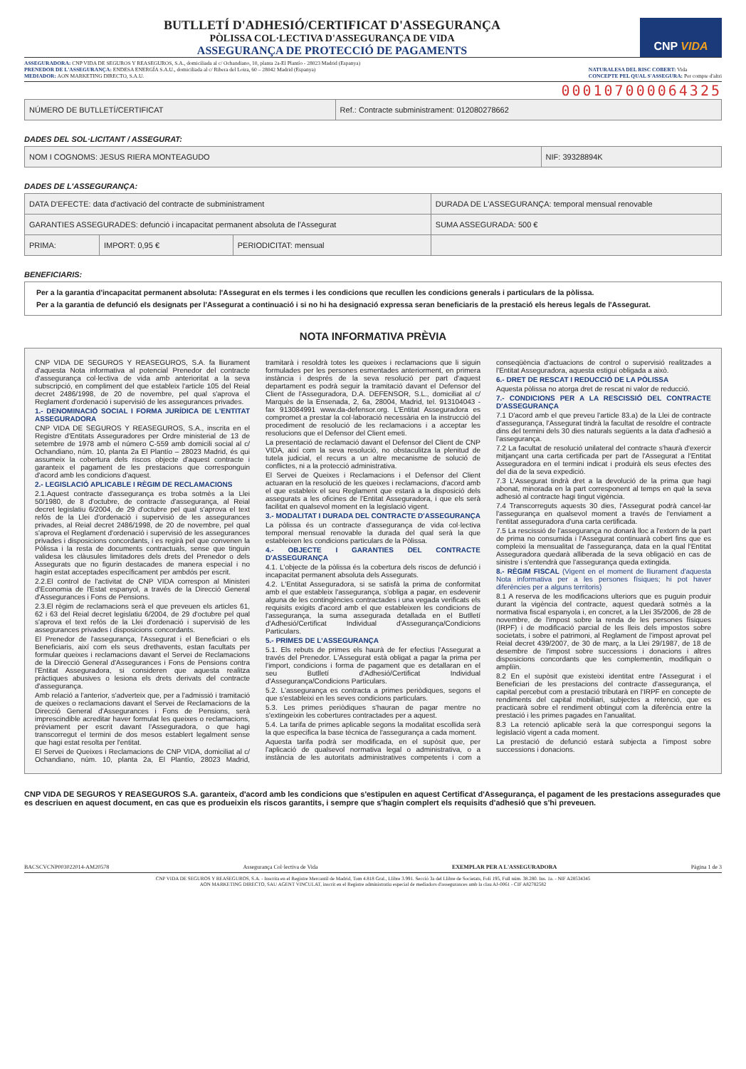BUTLLETÍ D'ADHESIÓ/CERTIFICAT D'ASSEGURANÇA
PÒLISSA COL·LECTIVA D'ASSEGURANÇA DE VIDA
ASSEGURANÇA DE PROTECCIÓ DE PAGAMENTS
CNP VIDA
ASSEGURADORA: CNP VIDA DE SEGUROS Y REASEGUROS, S.A., domiciliada al c/ Ochandiano, 10, planta 2a-El Plantío - 28023 Madrid (Espanya)
PRENEDOR DE L'ASSEGURANÇA: ENDESA ENERGÍA S.A.U., domiciliada al c/ Ribera del Loira, 60 – 28042 Madrid (Espanya)
MEDIADOR: AON MARKETING DIRECTO, S.A.U.
NATURALESA DEL RISC COBERT: Vida
CONCEPTE PEL QUAL S'ASSEGURA: Per compte d'altri
000107000064325
| NÚMERO DE BUTLLETÍ/CERTIFICAT | Ref.: Contracte subministrament: 012080278662 |
DADES DEL SOL·LICITANT / ASSEGURAT:
| NOM I COGNOMS: JESUS RIERA MONTEAGUDO | NIF: 39328894K |
DADES DE L'ASSEGURANÇA:
| DATA D'EFECTE: data d'activació del contracte de subministrament | | | DURADA DE L'ASSEGURANÇA: temporal mensual renovable |
| GARANTIES ASSEGURADES: defunció i incapacitat permanent absoluta de l'Assegurat | | | SUMA ASSEGURADA: 500 € |
| PRIMA: | IMPORT: 0,95 € | PERIODICITAT: mensual | |
BENEFICIARIS:
Per a la garantia d'incapacitat permanent absoluta: l'Assegurat en els termes i les condicions que recullen les condicions generals i particulars de la pòlissa.
Per a la garantia de defunció els designats per l'Assegurat a continuació i si no hi ha designació expressa seran beneficiaris de la prestació els hereus legals de l'Assegurat.
NOTA INFORMATIVA PRÈVIA
CNP VIDA DE SEGUROS Y REASEGUROS, S.A. fa lliurament d'aquesta Nota informativa al potencial Prenedor del contracte d'assegurança col·lectiva de vida amb anterioritat a la seva subscripció, en compliment del que estableix l'article 105 del Reial decret 2486/1998, de 20 de novembre, pel qual s'aprova el Reglament d'ordenació i supervisió de les assegurances privades.
1.- DENOMINACIÓ SOCIAL I FORMA JURÍDICA DE L'ENTITAT ASSEGURADORA
CNP VIDA DE SEGUROS Y REASEGUROS, S.A., inscrita en el Registre d'Entitats Asseguradores per Ordre ministerial de 13 de setembre de 1978 amb el número C-559 amb domicili social al c/ Ochandiano, núm. 10, planta 2a El Plantío – 28023 Madrid, és qui assumeix la cobertura dels riscos objecte d'aquest contracte i garanteix el pagament de les prestacions que corresponguin d'acord amb les condicions d'aquest.
2.- LEGISLACIÓ APLICABLE I RÈGIM DE RECLAMACIONS
2.1.Aquest contracte d'assegurança es troba sotmès a la Llei 50/1980, de 8 d'octubre, de contracte d'assegurança, al Reial decret legislatiu 6/2004, de 29 d'octubre pel qual s'aprova el text refós de la Llei d'ordenació i supervisió de les assegurances privades, al Reial decret 2486/1998, de 20 de novembre, pel qual s'aprova el Reglament d'ordenació i supervisió de les assegurances privades i disposicions concordants, i es regirà pel que convenen la Pòlissa i la resta de documents contractuals, sense que tinguin validesa les clàusules limitadores dels drets del Prenedor o dels Assegurats que no figurin destacades de manera especial i no hagin estat acceptades específicament per ambdós per escrit.
2.2.El control de l'activitat de CNP VIDA correspon al Ministeri d'Economia de l'Estat espanyol, a través de la Direcció General d'Assegurances i Fons de Pensions.
2.3.El règim de reclamacions serà el que preveuen els articles 61, 62 i 63 del Reial decret legislatiu 6/2004, de 29 d'octubre pel qual s'aprova el text refós de la Llei d'ordenació i supervisió de les assegurances privades i disposicions concordants.
El Prenedor de l'assegurança, l'Assegurat i el Beneficiari o els Beneficiaris, així com els seus drethavents, estan facultats per formular queixes i reclamacions davant el Servei de Reclamacions de la Direcció General d'Assegurances i Fons de Pensions contra l'Entitat Asseguradora, si consideren que aquesta realitza pràctiques abusives o lesiona els drets derivats del contracte d'assegurança.
Amb relació a l'anterior, s'adverteix que, per a l'admissió i tramitació de queixes o reclamacions davant el Servei de Reclamacions de la Direcció General d'Assegurances i Fons de Pensions, serà imprescindible acreditar haver formulat les queixes o reclamacions, prèviament per escrit davant l'Asseguradora, o que hagi transcorregut el termini de dos mesos establert legalment sense que hagi estat resolta per l'entitat.
El Servei de Queixes i Reclamacions de CNP VIDA, domiciliat al c/ Ochandiano, núm. 10, planta 2a, El Plantío, 28023 Madrid, tramitarà i resoldrà totes les queixes i reclamacions que li siguin formulades per les persones esmentades anteriorment, en primera instància i després de la seva resolució per part d'aquest departament es podrà seguir la tramitació davant el Defensor del Client de l'Asseguradora, D.A. DEFENSOR, S.L., domiciliat al c/ Marquès de la Ensenada, 2, 6a, 28004, Madrid, tel. 913104043 - fax 913084991 www.da-defensor.org. L'Entitat Asseguradora es compromet a prestar la col·laboració necessària en la instrucció del procediment de resolució de les reclamacions i a acceptar les resolucions que el Defensor del Client emeti.
La presentació de reclamació davant el Defensor del Client de CNP VIDA, així com la seva resolució, no obstaculitza la plenitud de tutela judicial, el recurs a un altre mecanisme de solució de conflictes, ni a la protecció administrativa.
El Servei de Queixes i Reclamacions i el Defensor del Client actuaran en la resolució de les queixes i reclamacions, d'acord amb el que estableix el seu Reglament que estarà a la disposició dels assegurats a les oficines de l'Entitat Asseguradora, i que els serà facilitat en qualsevol moment en la legislació vigent.
3.- MODALITAT I DURADA DEL CONTRACTE D'ASSEGURANÇA
La pòlissa és un contracte d'assegurança de vida col·lectiva temporal mensual renovable la durada del qual serà la que estableixen les condicions particulars de la Pòlissa.
4.- OBJECTE I GARANTIES DEL CONTRACTE D'ASSEGURANÇA
4.1. L'objecte de la pòlissa és la cobertura dels riscos de defunció i incapacitat permanent absoluta dels Assegurats.
4.2. L'Entitat Asseguradora, si se satisfà la prima de conformitat amb el que estableix l'assegurança, s'obliga a pagar, en esdevenir alguna de les contingències contractades i una vegada verificats els requisits exigits d'acord amb el que estableixen les condicions de l'assegurança, la suma assegurada detallada en el Butlletí d'Adhesió/Certificat Individual d'Assegurança/Condicions Particulars.
5.- PRIMES DE L'ASSEGURANÇA
5.1. Els rebuts de primes els haurà de fer efectius l'Assegurat a través del Prenedor. L'Assegurat està obligat a pagar la prima per l'import, condicions i forma de pagament que es detallaran en el seu Butlletí d'Adhesió/Certificat Individual d'Assegurança/Condicions Particulars.
5.2. L'assegurança es contracta a primes periòdiques, segons el que s'estableixi en les seves condicions particulars.
5.3. Les primes periòdiques s'hauran de pagar mentre no s'extingeixin les cobertures contractades per a aquest.
5.4. La tarifa de primes aplicable segons la modalitat escollida serà la que especifica la base tècnica de l'assegurança a cada moment.
Aquesta tarifa podrà ser modificada, en el supòsit que, per l'aplicació de qualsevol normativa legal o administrativa, o a instància de les autoritats administratives competents i com a conseqüència d'actuacions de control o supervisió realitzades a l'Entitat Asseguradora, aquesta estigui obligada a això.
6.- DRET DE RESCAT I REDUCCIÓ DE LA PÒLISSA
Aquesta pòlissa no atorga dret de rescat ni valor de reducció.
7.- CONDICIONS PER A LA RESCISSIÓ DEL CONTRACTE D'ASSEGURANÇA
7.1 D'acord amb el que preveu l'article 83.a) de la Llei de contracte d'assegurança, l'Assegurat tindrà la facultat de resoldre el contracte dins del termini dels 30 dies naturals següents a la data d'adhesió a l'assegurança.
7.2 La facultat de resolució unilateral del contracte s'haurà d'exercir mitjançant una carta certificada per part de l'Assegurat a l'Entitat Asseguradora en el termini indicat i produirà els seus efectes des del dia de la seva expedició.
7.3 L'Assegurat tindrà dret a la devolució de la prima que hagi abonat, minorada en la part corresponent al temps en què la seva adhesió al contracte hagi tingut vigència.
7.4 Transcorreguts aquests 30 dies, l'Assegurat podrà cancel·lar l'assegurança en qualsevol moment a través de l'enviament a l'entitat asseguradora d'una carta certificada.
7.5 La rescissió de l'assegurança no donarà lloc a l'extorn de la part de prima no consumida i l'Assegurat continuarà cobert fins que es compleixi la mensualitat de l'assegurança, data en la qual l'Entitat Asseguradora quedarà alliberada de la seva obligació en cas de sinistre i s'entendrà que l'assegurança queda extingida.
8.- RÈGIM FISCAL (Vigent en el moment de lliurament d'aquesta Nota informativa per a les persones físiques; hi pot haver diferències per a alguns territoris)
8.1 A reserva de les modificacions ulteriors que es puguin produir durant la vigència del contracte, aquest quedarà sotmès a la normativa fiscal espanyola i, en concret, a la Llei 35/2006, de 28 de novembre, de l'impost sobre la renda de les persones físiques (IRPF) i de modificació parcial de les lleis dels impostos sobre societats, i sobre el patrimoni, al Reglament de l'impost aprovat pel Reial decret 439/2007, de 30 de març, a la Llei 29/1987, de 18 de desembre de l'impost sobre successions i donacions i altres disposicions concordants que les complementin, modifiquin o ampliïn.
8.2 En el supòsit que existeixi identitat entre l'Assegurat i el Beneficiari de les prestacions del contracte d'assegurança, el capital percebut com a prestació tributarà en l'IRPF en concepte de rendiments del capital mobiliari, subjectes a retenció, que es practicarà sobre el rendiment obtingut com la diferència entre la prestació i les primes pagades en l'anualitat.
8.3 La retenció aplicable serà la que correspongui segons la legislació vigent a cada moment.
La prestació de defunció estarà subjecta a l'impost sobre successions i donacions.
CNP VIDA DE SEGUROS Y REASEGUROS S.A. garanteix, d'acord amb les condicions que s'estipulen en aquest Certificat d'Assegurança, el pagament de les prestacions assegurades que es descriuen en aquest document, en cas que es produeixin els riscos garantits, i sempre que s'hagin complert els requisits d'adhesió que s'hi preveuen.
BACSCVCNP003022014-AM20578 Assegurança Col·lectiva de Vida EXEMPLAR PER A L'ASSEGURADORA Pàgina 1 de 3
CNP VIDA DE SEGUROS Y REASEGUROS, S.A. - Inscrita en el Registre Mercantil de Madrid, Tom 4.818 Gral., Llibre 3.991. Secció 3a del Llibre de Societats, Foli 195, Full núm. 38.280. Ins. 1a. - NIF A28534345
AON MARKETING DIRECTO, SAU AGENT VINCULAT, inscrit en el Registre administratiu especial de mediadors d'assegurances amb la clau AJ-0061 - CIF A82782582